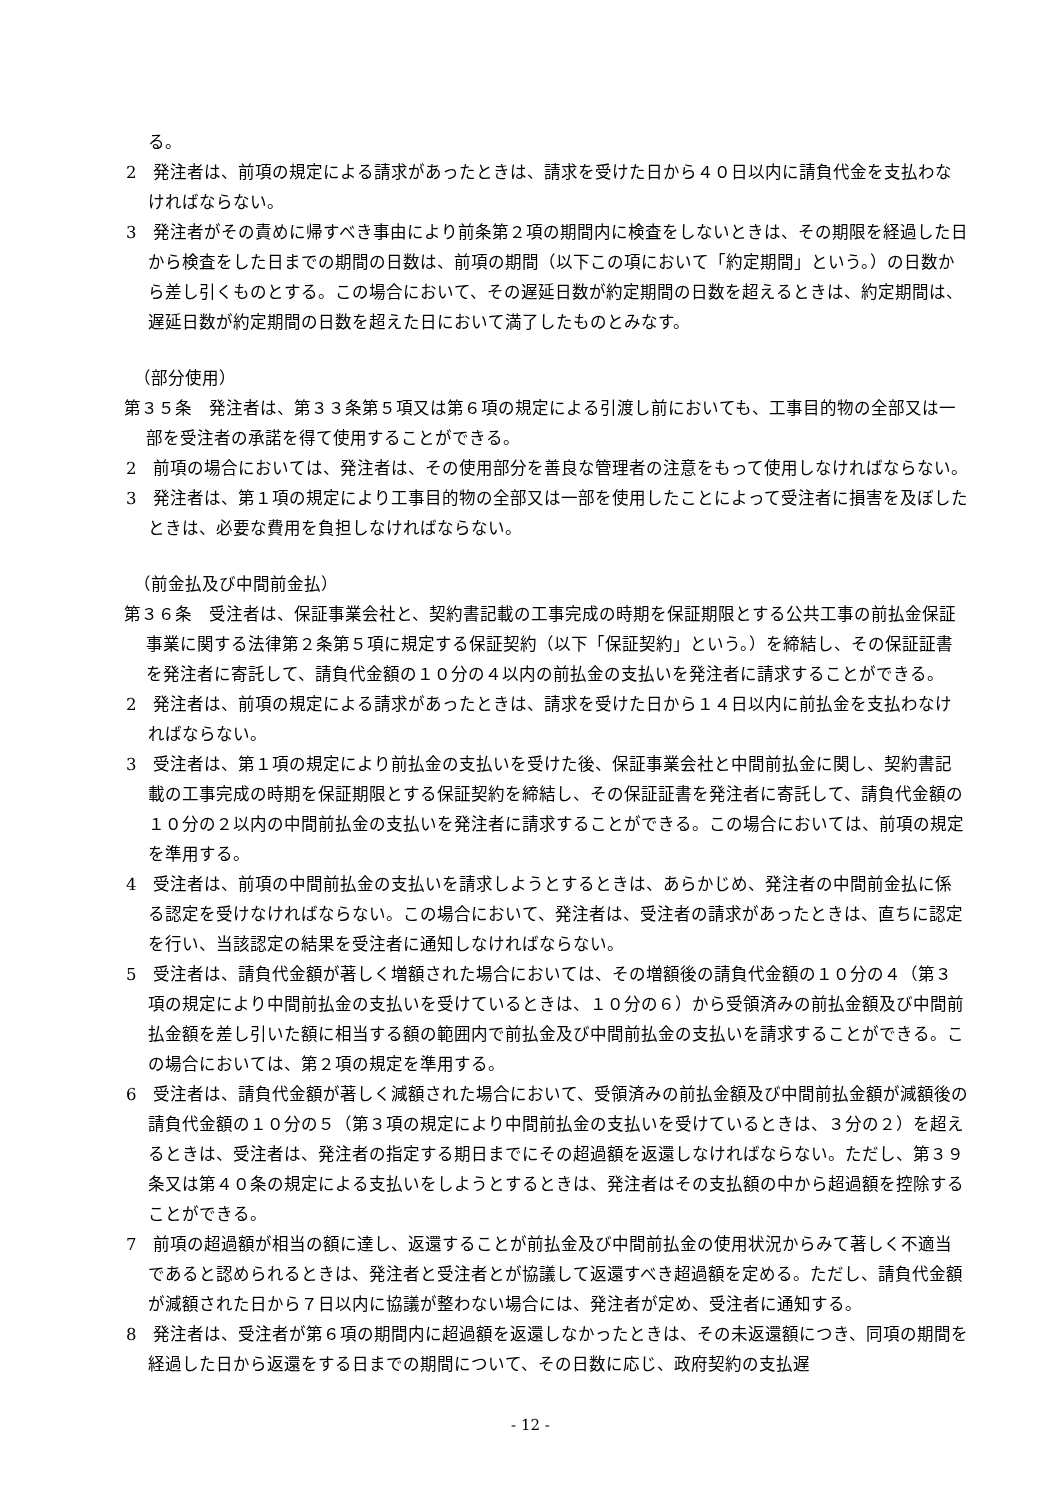る。
2　発注者は、前項の規定による請求があったときは、請求を受けた日から４０日以内に請負代金を支払わなければならない。
3　発注者がその責めに帰すべき事由により前条第２項の期間内に検査をしないときは、その期限を経過した日から検査をした日までの期間の日数は、前項の期間（以下この項において「約定期間」という。）の日数から差し引くものとする。この場合において、その遅延日数が約定期間の日数を超えるときは、約定期間は、遅延日数が約定期間の日数を超えた日において満了したものとみなす。
（部分使用）
第３５条　発注者は、第３３条第５項又は第６項の規定による引渡し前においても、工事目的物の全部又は一部を受注者の承諾を得て使用することができる。
2　前項の場合においては、発注者は、その使用部分を善良な管理者の注意をもって使用しなければならない。
3　発注者は、第１項の規定により工事目的物の全部又は一部を使用したことによって受注者に損害を及ぼしたときは、必要な費用を負担しなければならない。
（前金払及び中間前金払）
第３６条　受注者は、保証事業会社と、契約書記載の工事完成の時期を保証期限とする公共工事の前払金保証事業に関する法律第２条第５項に規定する保証契約（以下「保証契約」という。）を締結し、その保証証書を発注者に寄託して、請負代金額の１０分の４以内の前払金の支払いを発注者に請求することができる。
2　発注者は、前項の規定による請求があったときは、請求を受けた日から１４日以内に前払金を支払わなければならない。
3　受注者は、第１項の規定により前払金の支払いを受けた後、保証事業会社と中間前払金に関し、契約書記載の工事完成の時期を保証期限とする保証契約を締結し、その保証証書を発注者に寄託して、請負代金額の１０分の２以内の中間前払金の支払いを発注者に請求することができる。この場合においては、前項の規定を準用する。
4　受注者は、前項の中間前払金の支払いを請求しようとするときは、あらかじめ、発注者の中間前金払に係る認定を受けなければならない。この場合において、発注者は、受注者の請求があったときは、直ちに認定を行い、当該認定の結果を受注者に通知しなければならない。
5　受注者は、請負代金額が著しく増額された場合においては、その増額後の請負代金額の１０分の４（第３項の規定により中間前払金の支払いを受けているときは、１０分の６）から受領済みの前払金額及び中間前払金額を差し引いた額に相当する額の範囲内で前払金及び中間前払金の支払いを請求することができる。この場合においては、第２項の規定を準用する。
6　受注者は、請負代金額が著しく減額された場合において、受領済みの前払金額及び中間前払金額が減額後の請負代金額の１０分の５（第３項の規定により中間前払金の支払いを受けているときは、３分の２）を超えるときは、受注者は、発注者の指定する期日までにその超過額を返還しなければならない。ただし、第３９条又は第４０条の規定による支払いをしようとするときは、発注者はその支払額の中から超過額を控除することができる。
7　前項の超過額が相当の額に達し、返還することが前払金及び中間前払金の使用状況からみて著しく不適当であると認められるときは、発注者と受注者とが協議して返還すべき超過額を定める。ただし、請負代金額が減額された日から７日以内に協議が整わない場合には、発注者が定め、受注者に通知する。
8　発注者は、受注者が第６項の期間内に超過額を返還しなかったときは、その未返還額につき、同項の期間を経過した日から返還をする日までの期間について、その日数に応じ、政府契約の支払遅
- 12 -